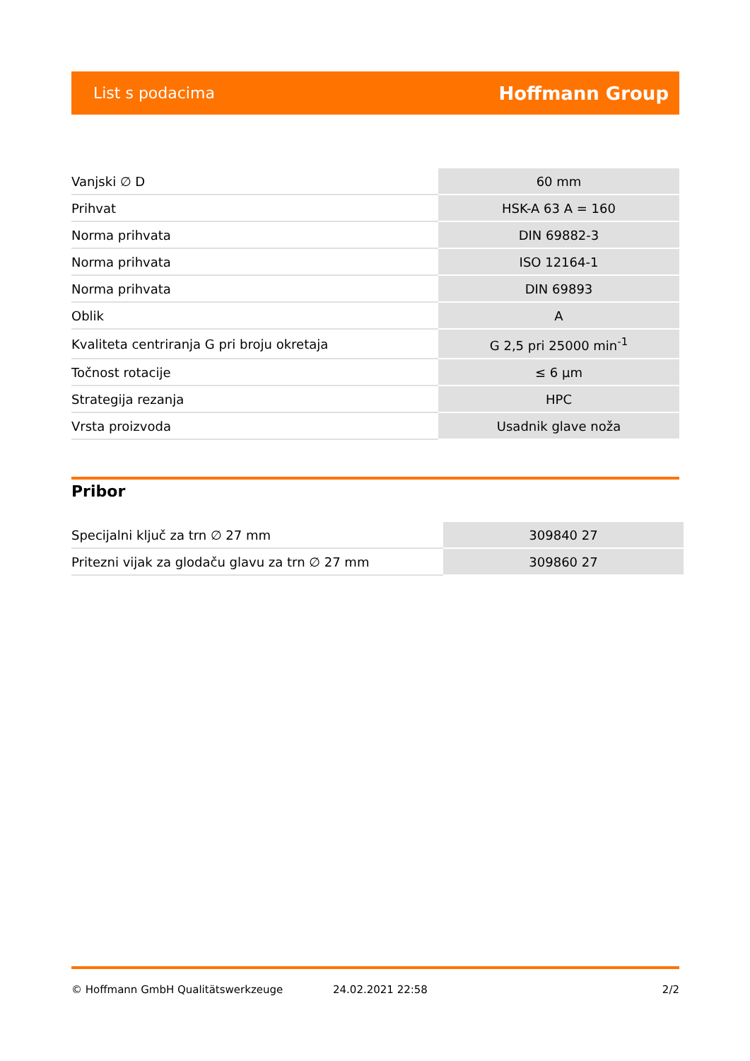List s podacima Hoffmann Group
| Vanjski ∅ D | 60 mm |
| Prihvat | HSK-A 63 A = 160 |
| Norma prihvata | DIN 69882-3 |
| Norma prihvata | ISO 12164-1 |
| Norma prihvata | DIN 69893 |
| Oblik | A |
| Kvaliteta centriranja G pri broju okretaja | G 2,5 pri 25000 min<sup>-1</sup> |
| Točnost rotacije | ≤ 6 µm |
| Strategija rezanja | HPC |
| Vrsta proizvoda | Usadnik glave noža |
Pribor
| Specijalni ključ za trn ∅ 27 mm | 309840 27 |
| Pritezni vijak za glodaču glavu za trn ∅ 27 mm | 309860 27 |
© Hoffmann GmbH Qualitätswerkzeuge 24.02.2021 22:58 2/2